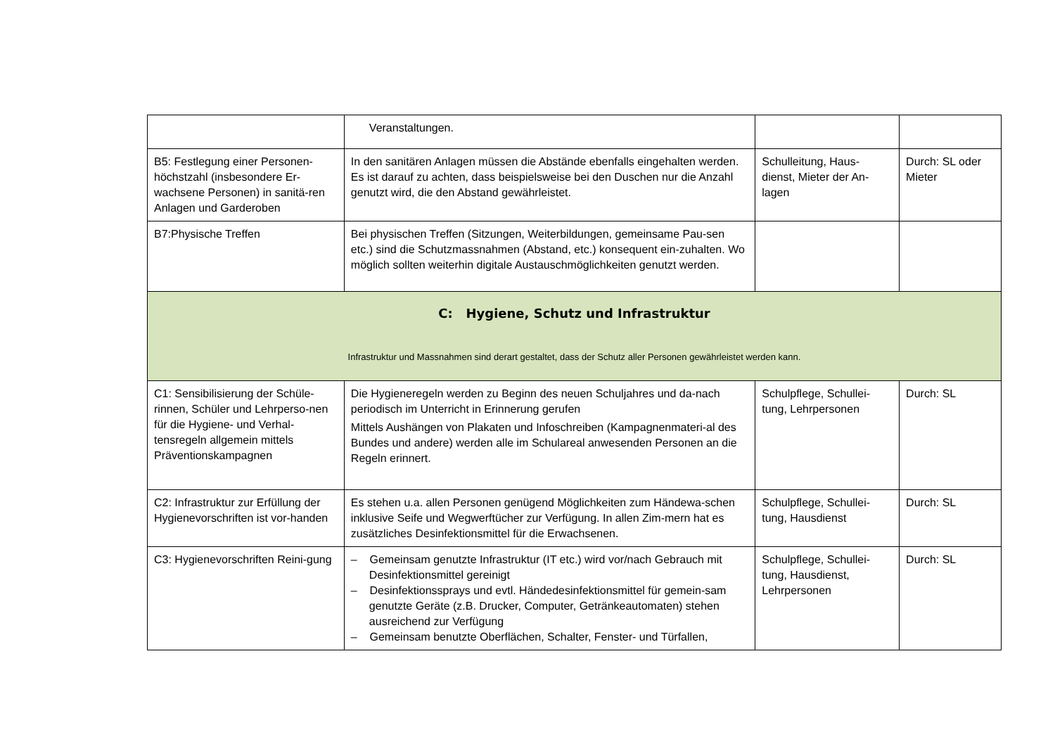| | Veranstaltungen. | | |
| B5: Festlegung einer Personen-höchstzahl (insbesondere Er-wachsene Personen) in sanitä-ren Anlagen und Garderoben | In den sanitären Anlagen müssen die Abstände ebenfalls eingehalten werden. Es ist darauf zu achten, dass beispielsweise bei den Duschen nur die Anzahl genutzt wird, die den Abstand gewährleistet. | Schulleitung, Haus-dienst, Mieter der An-lagen | Durch: SL oder Mieter |
| B7:Physische Treffen | Bei physischen Treffen (Sitzungen, Weiterbildungen, gemeinsame Pau-sen etc.) sind die Schutzmassnahmen (Abstand, etc.) konsequent ein-zuhalten. Wo möglich sollten weiterhin digitale Austauschmöglichkeiten genutzt werden. | | |
| C: Hygiene, Schutz und Infrastruktur Infrastruktur und Massnahmen sind derart gestaltet, dass der Schutz aller Personen gewährleistet werden kann. | | | |
| C1: Sensibilisierung der Schüle-rinnen, Schüler und Lehrperso-nen für die Hygiene- und Verhal-tensregeln allgemein mittels Präventionskampagnen | Die Hygieneregeln werden zu Beginn des neuen Schuljahres und da-nach periodisch im Unterricht in Erinnerung gerufen Mittels Aushängen von Plakaten und Infoschreiben (Kampagnenmateri-al des Bundes und andere) werden alle im Schulareal anwesenden Personen an die Regeln erinnert. | Schulpflege, Schullei-tung, Lehrpersonen | Durch: SL |
| C2: Infrastruktur zur Erfüllung der Hygienevorschriften ist vor-handen | Es stehen u.a. allen Personen genügend Möglichkeiten zum Händewa-schen inklusive Seife und Wegwerftücher zur Verfügung. In allen Zim-mern hat es zusätzliches Desinfektionsmittel für die Erwachsenen. | Schulpflege, Schullei-tung, Hausdienst | Durch: SL |
| C3: Hygienevorschriften Reini-gung | – Gemeinsam genutzte Infrastruktur (IT etc.) wird vor/nach Gebrauch mit Desinfektionsmittel gereinigt – Desinfektionssprays und evtl. Händedesinfektionsmittel für gemein-sam genutzte Geräte (z.B. Drucker, Computer, Getränkeautomaten) stehen ausreichend zur Verfügung – Gemeinsam benutzte Oberflächen, Schalter, Fenster- und Türfallen, | Schulpflege, Schullei-tung, Hausdienst, Lehrpersonen | Durch: SL |